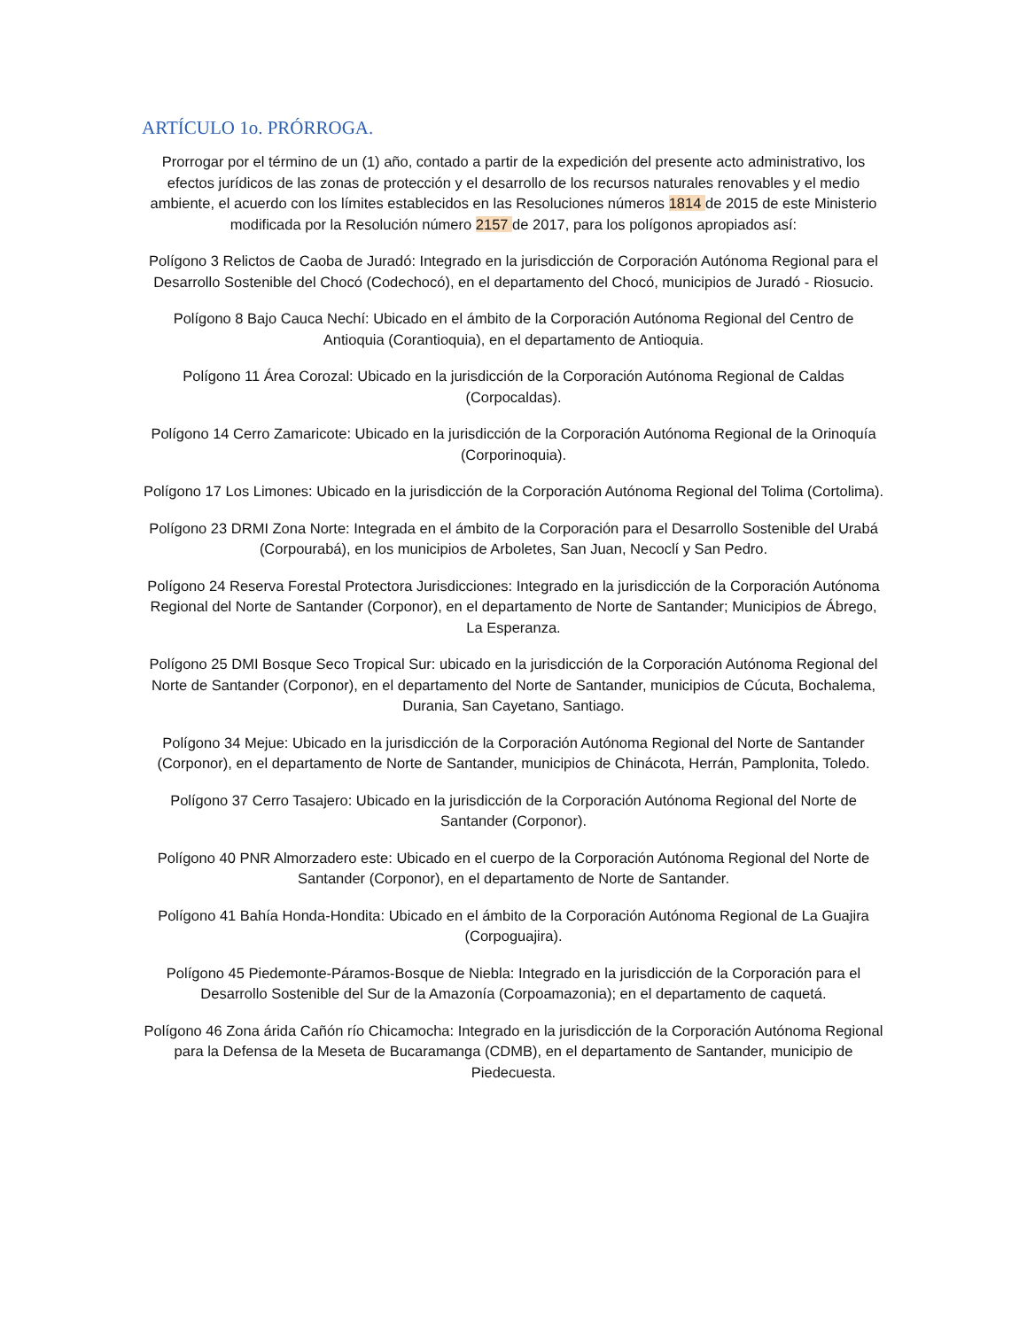ARTÍCULO 1o. PRÓRROGA.
Prorrogar por el término de un (1) año, contado a partir de la expedición del presente acto administrativo, los efectos jurídicos de las zonas de protección y el desarrollo de los recursos naturales renovables y el medio ambiente, el acuerdo con los límites establecidos en las Resoluciones números 1814 de 2015 de este Ministerio modificada por la Resolución número 2157 de 2017, para los polígonos apropiados así:
Polígono 3 Relictos de Caoba de Juradó: Integrado en la jurisdicción de Corporación Autónoma Regional para el Desarrollo Sostenible del Chocó (Codechocó), en el departamento del Chocó, municipios de Juradó - Riosucio.
Polígono 8 Bajo Cauca Nechí: Ubicado en el ámbito de la Corporación Autónoma Regional del Centro de Antioquia (Corantioquia), en el departamento de Antioquia.
Polígono 11 Área Corozal: Ubicado en la jurisdicción de la Corporación Autónoma Regional de Caldas (Corpocaldas).
Polígono 14 Cerro Zamaricote: Ubicado en la jurisdicción de la Corporación Autónoma Regional de la Orinoquía (Corporinoquia).
Polígono 17 Los Limones: Ubicado en la jurisdicción de la Corporación Autónoma Regional del Tolima (Cortolima).
Polígono 23 DRMI Zona Norte: Integrada en el ámbito de la Corporación para el Desarrollo Sostenible del Urabá (Corpourabá), en los municipios de Arboletes, San Juan, Necoclí y San Pedro.
Polígono 24 Reserva Forestal Protectora Jurisdicciones: Integrado en la jurisdicción de la Corporación Autónoma Regional del Norte de Santander (Corponor), en el departamento de Norte de Santander; Municipios de Ábrego, La Esperanza.
Polígono 25 DMI Bosque Seco Tropical Sur: ubicado en la jurisdicción de la Corporación Autónoma Regional del Norte de Santander (Corponor), en el departamento del Norte de Santander, municipios de Cúcuta, Bochalema, Durania, San Cayetano, Santiago.
Polígono 34 Mejue: Ubicado en la jurisdicción de la Corporación Autónoma Regional del Norte de Santander (Corponor), en el departamento de Norte de Santander, municipios de Chinácota, Herrán, Pamplonita, Toledo.
Polígono 37 Cerro Tasajero: Ubicado en la jurisdicción de la Corporación Autónoma Regional del Norte de Santander (Corponor).
Polígono 40 PNR Almorzadero este: Ubicado en el cuerpo de la Corporación Autónoma Regional del Norte de Santander (Corponor), en el departamento de Norte de Santander.
Polígono 41 Bahía Honda-Hondita: Ubicado en el ámbito de la Corporación Autónoma Regional de La Guajira (Corpoguajira).
Polígono 45 Piedemonte-Páramos-Bosque de Niebla: Integrado en la jurisdicción de la Corporación para el Desarrollo Sostenible del Sur de la Amazonía (Corpoamazonia); en el departamento de caquetá.
Polígono 46 Zona árida Cañón río Chicamocha: Integrado en la jurisdicción de la Corporación Autónoma Regional para la Defensa de la Meseta de Bucaramanga (CDMB), en el departamento de Santander, municipio de Piedecuesta.